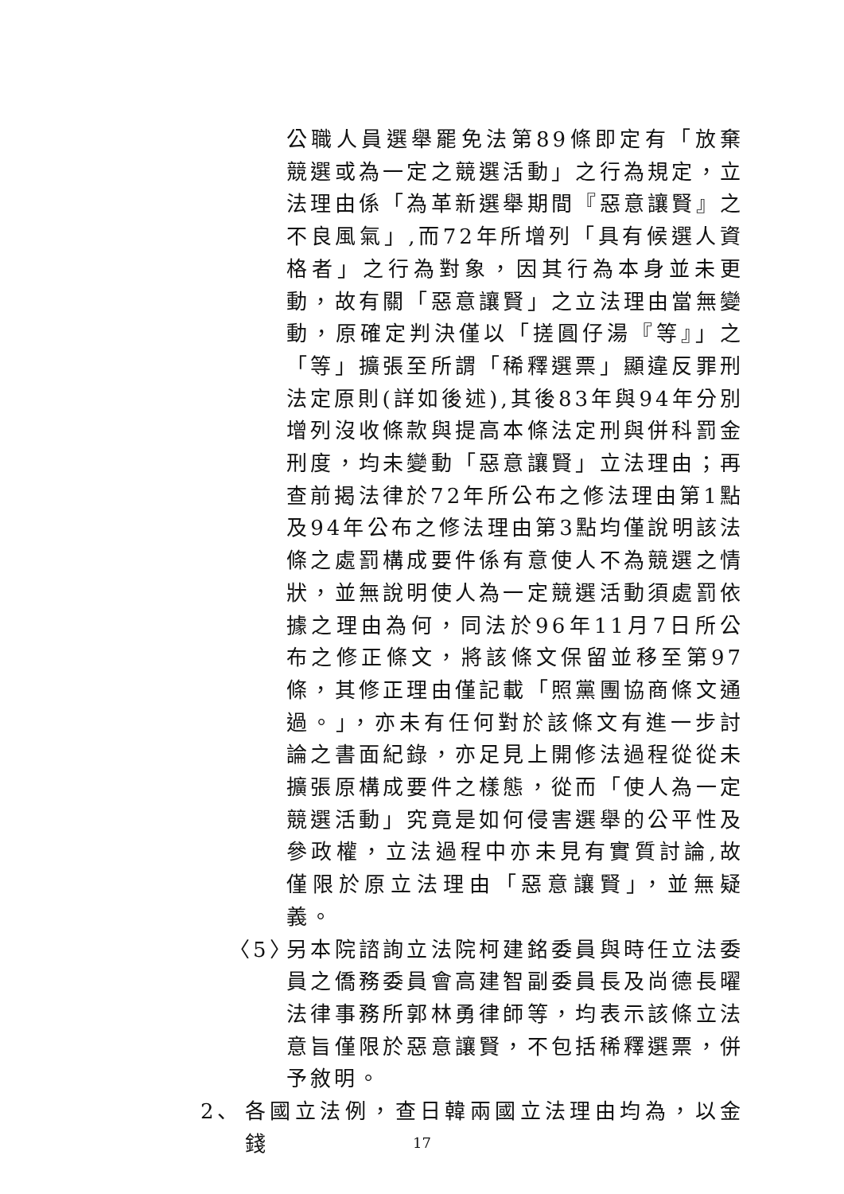公職人員選舉罷免法第89條即定有「放棄競選或為一定之競選活動」之行為規定，立法理由係「為革新選舉期間『惡意讓賢』之不良風氣」,而72年所增列「具有候選人資格者」之行為對象，因其行為本身並未更動，故有關「惡意讓賢」之立法理由當無變動，原確定判決僅以「搓圓仔湯『等』」之「等」擴張至所謂「稀釋選票」顯違反罪刑法定原則(詳如後述),其後83年與94年分別增列沒收條款與提高本條法定刑與併科罰金刑度，均未變動「惡意讓賢」立法理由；再查前揭法律於72年所公布之修法理由第1點及94年公布之修法理由第3點均僅說明該法條之處罰構成要件係有意使人不為競選之情狀，並無說明使人為一定競選活動須處罰依據之理由為何，同法於96年11月7日所公布之修正條文，將該條文保留並移至第97條，其修正理由僅記載「照黨團協商條文通過。」，亦未有任何對於該條文有進一步討論之書面紀錄，亦足見上開修法過程從從未擴張原構成要件之樣態，從而「使人為一定競選活動」究竟是如何侵害選舉的公平性及參政權，立法過程中亦未見有實質討論,故僅限於原立法理由「惡意讓賢」，並無疑義。
〈5〉 另本院諮詢立法院柯建銘委員與時任立法委員之僑務委員會高建智副委員長及尚德長曜法律事務所郭林勇律師等，均表示該條立法意旨僅限於惡意讓賢，不包括稀釋選票，併予敘明。
2、 各國立法例，查日韓兩國立法理由均為，以金錢
17